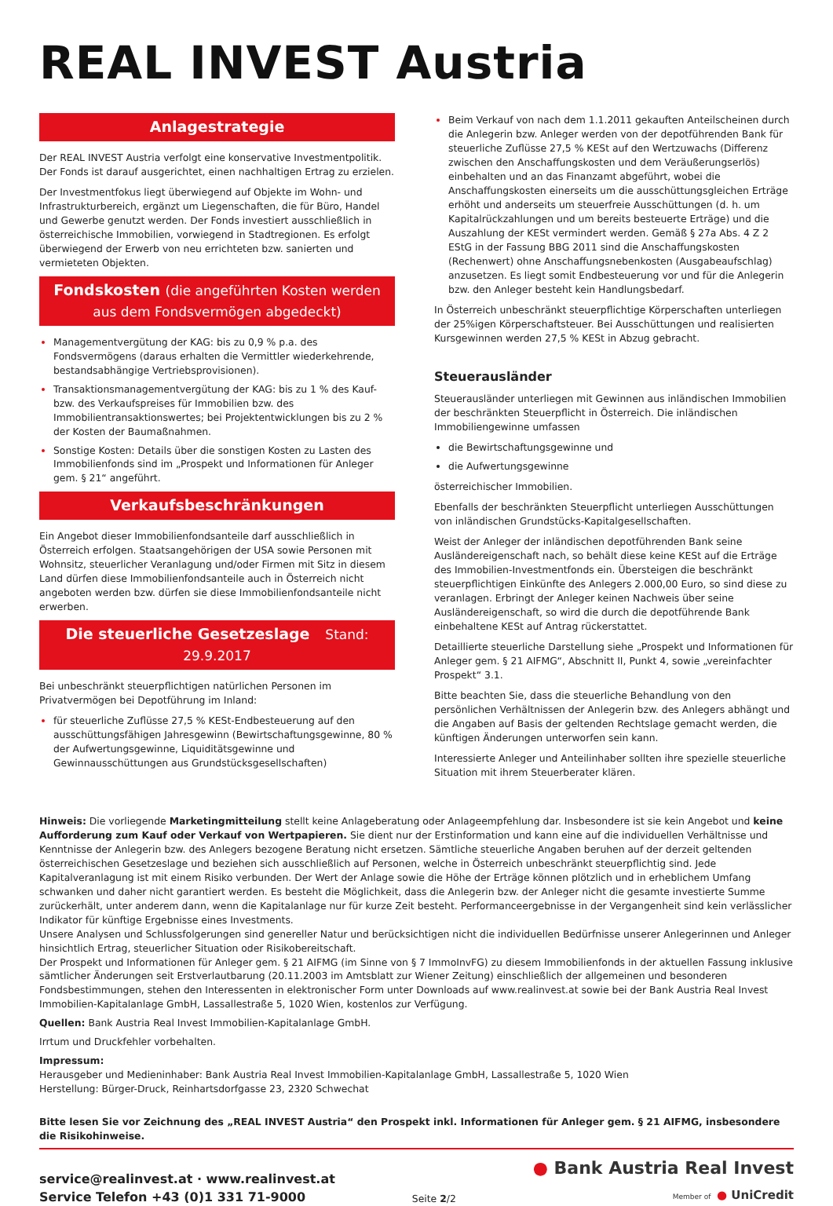REAL INVEST Austria
Anlagestrategie
Der REAL INVEST Austria verfolgt eine konservative Investmentpolitik. Der Fonds ist darauf ausgerichtet, einen nachhaltigen Ertrag zu erzielen.
Der Investmentfokus liegt überwiegend auf Objekte im Wohn- und Infrastrukturbereich, ergänzt um Liegenschaften, die für Büro, Handel und Gewerbe genutzt werden. Der Fonds investiert ausschließlich in österreichische Immobilien, vorwiegend in Stadtregionen. Es erfolgt überwiegend der Erwerb von neu errichteten bzw. sanierten und vermieteten Objekten.
Fondskosten (die angeführten Kosten werden aus dem Fondsvermögen abgedeckt)
Managementvergütung der KAG: bis zu 0,9 % p.a. des Fondsvermögens (daraus erhalten die Vermittler wiederkehrende, bestandsabhängige Vertriebsprovisionen).
Transaktionsmanagementvergütung der KAG: bis zu 1 % des Kauf- bzw. des Verkaufspreises für Immobilien bzw. des Immobilientransaktionswertes; bei Projektentwicklungen bis zu 2 % der Kosten der Baumaßnahmen.
Sonstige Kosten: Details über die sonstigen Kosten zu Lasten des Immobilienfonds sind im „Prospekt und Informationen für Anleger gem. § 21“ angeführt.
Verkaufsbeschränkungen
Ein Angebot dieser Immobilienfondsanteile darf ausschließlich in Österreich erfolgen. Staatsangehörigen der USA sowie Personen mit Wohnsitz, steuerlicher Veranlagung und/oder Firmen mit Sitz in diesem Land dürfen diese Immobilienfondsanteile auch in Österreich nicht angeboten werden bzw. dürfen sie diese Immobilienfondsanteile nicht erwerben.
Die steuerliche Gesetzeslage Stand: 29.9.2017
Bei unbeschränkt steuerpflichtigen natürlichen Personen im Privatvermögen bei Depotführung im Inland:
für steuerliche Zuflüsse 27,5 % KESt-Endbesteuerung auf den ausschüttungsfähigen Jahresgewinn (Bewirtschaftungsgewinne, 80 % der Aufwertungsgewinne, Liquiditätsgewinne und Gewinnausschüttungen aus Grundstücksgesellschaften)
Beim Verkauf von nach dem 1.1.2011 gekauften Anteilscheinen durch die Anlegerin bzw. Anleger werden von der depotführenden Bank für steuerliche Zuflüsse 27,5 % KESt auf den Wertzuwachs (Differenz zwischen den Anschaffungskosten und dem Veräußerungserlös) einbehalten und an das Finanzamt abgeführt, wobei die Anschaffungskosten einerseits um die ausschüttungsgleichen Erträge erhöht und anderseits um steuerfreie Ausschüttungen (d. h. um Kapitalrückzahlungen und um bereits besteuerte Erträge) und die Auszahlung der KESt vermindert werden. Gemäß § 27a Abs. 4 Z 2 EStG in der Fassung BBG 2011 sind die Anschaffungskosten (Rechenwert) ohne Anschaffungsnebenkosten (Ausgabeaufschlag) anzusetzen. Es liegt somit Endbesteuerung vor und für die Anlegerin bzw. den Anleger besteht kein Handlungsbedarf.
In Österreich unbeschränkt steuerpflichtige Körperschaften unterliegen der 25%igen Körperschaftsteuer. Bei Ausschüttungen und realisierten Kursgewinnen werden 27,5 % KESt in Abzug gebracht.
Steuerausländer
Steuerausländer unterliegen mit Gewinnen aus inländischen Immobilien der beschränkten Steuerpflicht in Österreich. Die inländischen Immobiliengewinne umfassen
die Bewirtschaftungsgewinne und
die Aufwertungsgewinne
österreichischer Immobilien.
Ebenfalls der beschränkten Steuerpflicht unterliegen Ausschüttungen von inländischen Grundstücks-Kapitalgesellschaften.
Weist der Anleger der inländischen depotführenden Bank seine Ausländereigenschaft nach, so behält diese keine KESt auf die Erträge des Immobilien-Investmentfonds ein. Übersteigen die beschränkt steuerpflichtigen Einkünfte des Anlegers 2.000,00 Euro, so sind diese zu veranlagen. Erbringt der Anleger keinen Nachweis über seine Ausländereigenschaft, so wird die durch die depotführende Bank einbehaltene KESt auf Antrag rückerstattet.
Detaillierte steuerliche Darstellung siehe „Prospekt und Informationen für Anleger gem. § 21 AIFMG“, Abschnitt II, Punkt 4, sowie „vereinfachter Prospekt“ 3.1.
Bitte beachten Sie, dass die steuerliche Behandlung von den persönlichen Verhältnissen der Anlegerin bzw. des Anlegers abhängt und die Angaben auf Basis der geltenden Rechtslage gemacht werden, die künftigen Änderungen unterworfen sein kann.
Interessierte Anleger und Anteilinhaber sollten ihre spezielle steuerliche Situation mit ihrem Steuerberater klären.
Hinweis: Die vorliegende Marketingmitteilung stellt keine Anlageberatung oder Anlageempfehlung dar. Insbesondere ist sie kein Angebot und keine Aufforderung zum Kauf oder Verkauf von Wertpapieren. Sie dient nur der Erstinformation und kann eine auf die individuellen Verhältnisse und Kenntnisse der Anlegerin bzw. des Anlegers bezogene Beratung nicht ersetzen. Sämtliche steuerliche Angaben beruhen auf der derzeit geltenden österreichischen Gesetzeslage und beziehen sich ausschließlich auf Personen, welche in Österreich unbeschränkt steuerpflichtig sind. Jede Kapitalveranlagung ist mit einem Risiko verbunden. Der Wert der Anlage sowie die Höhe der Erträge können plötzlich und in erheblichem Umfang schwanken und daher nicht garantiert werden. Es besteht die Möglichkeit, dass die Anlegerin bzw. der Anleger nicht die gesamte investierte Summe zurückerhält, unter anderem dann, wenn die Kapitalanlage nur für kurze Zeit besteht. Performanceergebnisse in der Vergangenheit sind kein verlässlicher Indikator für künftige Ergebnisse eines Investments.
Unsere Analysen und Schlussfolgerungen sind genereller Natur und berücksichtigen nicht die individuellen Bedürfnisse unserer Anlegerinnen und Anleger hinsichtlich Ertrag, steuerlicher Situation oder Risikobereitschaft.
Der Prospekt und Informationen für Anleger gem. § 21 AIFMG (im Sinne von § 7 ImmoInvFG) zu diesem Immobilienfonds in der aktuellen Fassung inklusive sämtlicher Änderungen seit Erstverlautbarung (20.11.2003 im Amtsblatt zur Wiener Zeitung) einschließlich der allgemeinen und besonderen Fondsbestimmungen, stehen den Interessenten in elektronischer Form unter Downloads auf www.realinvest.at sowie bei der Bank Austria Real Invest Immobilien-Kapitalanlage GmbH, Lassallestraße 5, 1020 Wien, kostenlos zur Verfügung.
Quellen: Bank Austria Real Invest Immobilien-Kapitalanlage GmbH.
Irrtum und Druckfehler vorbehalten.
Impressum:
Herausgeber und Medieninhaber: Bank Austria Real Invest Immobilien-Kapitalanlage GmbH, Lassallestraße 5, 1020 Wien
Herstellung: Bürger-Druck, Reinhartsdorfgasse 23, 2320 Schwechat
Bitte lesen Sie vor Zeichnung des „REAL INVEST Austria“ den Prospekt inkl. Informationen für Anleger gem. § 21 AIFMG, insbesondere die Risikohinweise.
service@realinvest.at · www.realinvest.at
Service Telefon +43 (0)1 331 71-9000
Seite 2/2
● Bank Austria Real Invest
Member of ● UniCredit